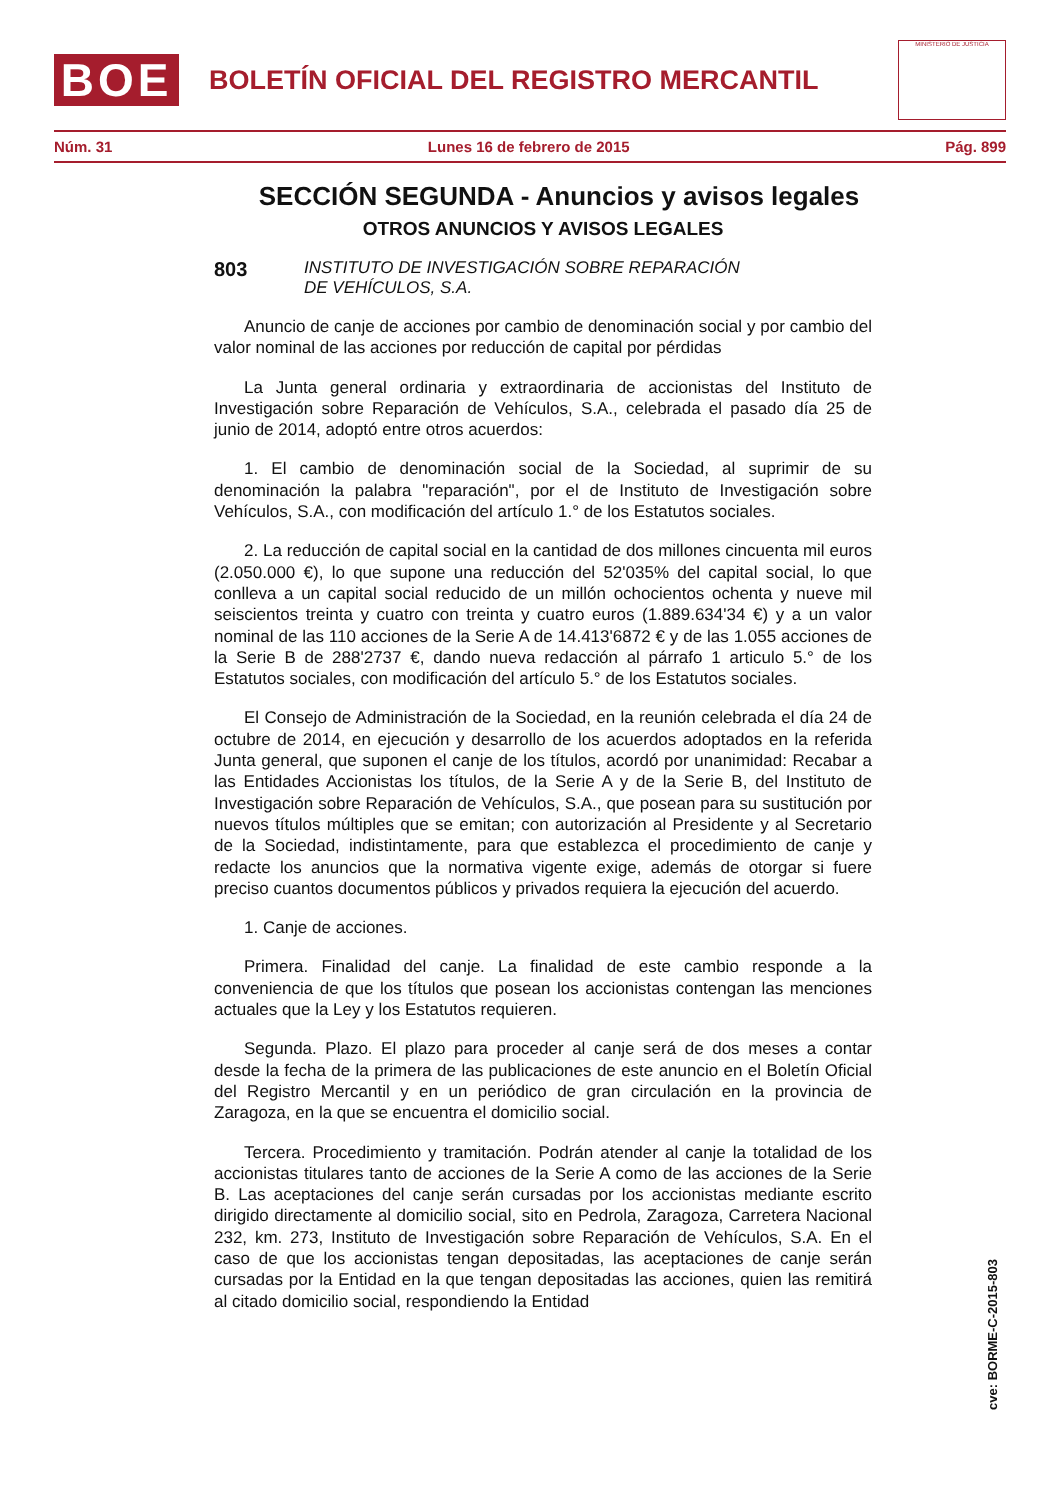BOE
BOLETÍN OFICIAL DEL REGISTRO MERCANTIL
MINISTERIO DE JUSTICIA
Núm. 31 Lunes 16 de febrero de 2015 Pág. 899
SECCIÓN SEGUNDA - Anuncios y avisos legales
OTROS ANUNCIOS Y AVISOS LEGALES
803 INSTITUTO DE INVESTIGACIÓN SOBRE REPARACIÓN
DE VEHÍCULOS, S.A.
Anuncio de canje de acciones por cambio de denominación social y por cambio del valor nominal de las acciones por reducción de capital por pérdidas
La Junta general ordinaria y extraordinaria de accionistas del Instituto de Investigación sobre Reparación de Vehículos, S.A., celebrada el pasado día 25 de junio de 2014, adoptó entre otros acuerdos:
1. El cambio de denominación social de la Sociedad, al suprimir de su denominación la palabra "reparación", por el de Instituto de Investigación sobre Vehículos, S.A., con modificación del artículo 1.° de los Estatutos sociales.
2. La reducción de capital social en la cantidad de dos millones cincuenta mil euros (2.050.000 €), lo que supone una reducción del 52'035% del capital social, lo que conlleva a un capital social reducido de un millón ochocientos ochenta y nueve mil seiscientos treinta y cuatro con treinta y cuatro euros (1.889.634'34 €) y a un valor nominal de las 110 acciones de la Serie A de 14.413'6872 € y de las 1.055 acciones de la Serie B de 288'2737 €, dando nueva redacción al párrafo 1 articulo 5.° de los Estatutos sociales, con modificación del artículo 5.° de los Estatutos sociales.
El Consejo de Administración de la Sociedad, en la reunión celebrada el día 24 de octubre de 2014, en ejecución y desarrollo de los acuerdos adoptados en la referida Junta general, que suponen el canje de los títulos, acordó por unanimidad: Recabar a las Entidades Accionistas los títulos, de la Serie A y de la Serie B, del Instituto de Investigación sobre Reparación de Vehículos, S.A., que posean para su sustitución por nuevos títulos múltiples que se emitan; con autorización al Presidente y al Secretario de la Sociedad, indistintamente, para que establezca el procedimiento de canje y redacte los anuncios que la normativa vigente exige, además de otorgar si fuere preciso cuantos documentos públicos y privados requiera la ejecución del acuerdo.
1. Canje de acciones.
Primera. Finalidad del canje. La finalidad de este cambio responde a la conveniencia de que los títulos que posean los accionistas contengan las menciones actuales que la Ley y los Estatutos requieren.
Segunda. Plazo. El plazo para proceder al canje será de dos meses a contar desde la fecha de la primera de las publicaciones de este anuncio en el Boletín Oficial del Registro Mercantil y en un periódico de gran circulación en la provincia de Zaragoza, en la que se encuentra el domicilio social.
Tercera. Procedimiento y tramitación. Podrán atender al canje la totalidad de los accionistas titulares tanto de acciones de la Serie A como de las acciones de la Serie B. Las aceptaciones del canje serán cursadas por los accionistas mediante escrito dirigido directamente al domicilio social, sito en Pedrola, Zaragoza, Carretera Nacional 232, km. 273, Instituto de Investigación sobre Reparación de Vehículos, S.A. En el caso de que los accionistas tengan depositadas, las aceptaciones de canje serán cursadas por la Entidad en la que tengan depositadas las acciones, quien las remitirá al citado domicilio social, respondiendo la Entidad
cve: BORME-C-2015-803